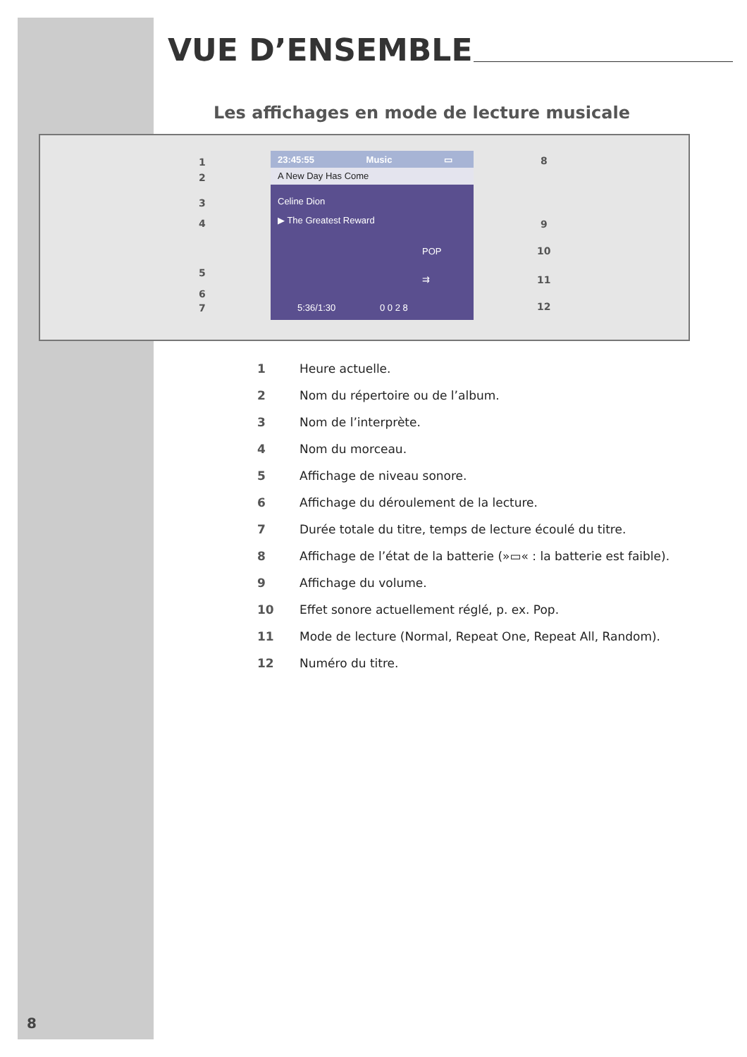VUE D’ENSEMBLE
Les affichages en mode de lecture musicale
1
2
3
4
5
6
7
8
9
10
11
12
23:45:55 Music ▭
A New Day Has Come
Celine Dion
▶ The Greatest Reward
POP
⇉
5:36/1:30 0 0 2 8
1 Heure actuelle.
2 Nom du répertoire ou de l’album.
3 Nom de l’interprète.
4 Nom du morceau.
5 Affichage de niveau sonore.
6 Affichage du déroulement de la lecture.
7 Durée totale du titre, temps de lecture écoulé du titre.
8 Affichage de l’état de la batterie (»▭« : la batterie est faible).
9 Affichage du volume.
10 Effet sonore actuellement réglé, p. ex. Pop.
11 Mode de lecture (Normal, Repeat One, Repeat All, Random).
12 Numéro du titre.
8